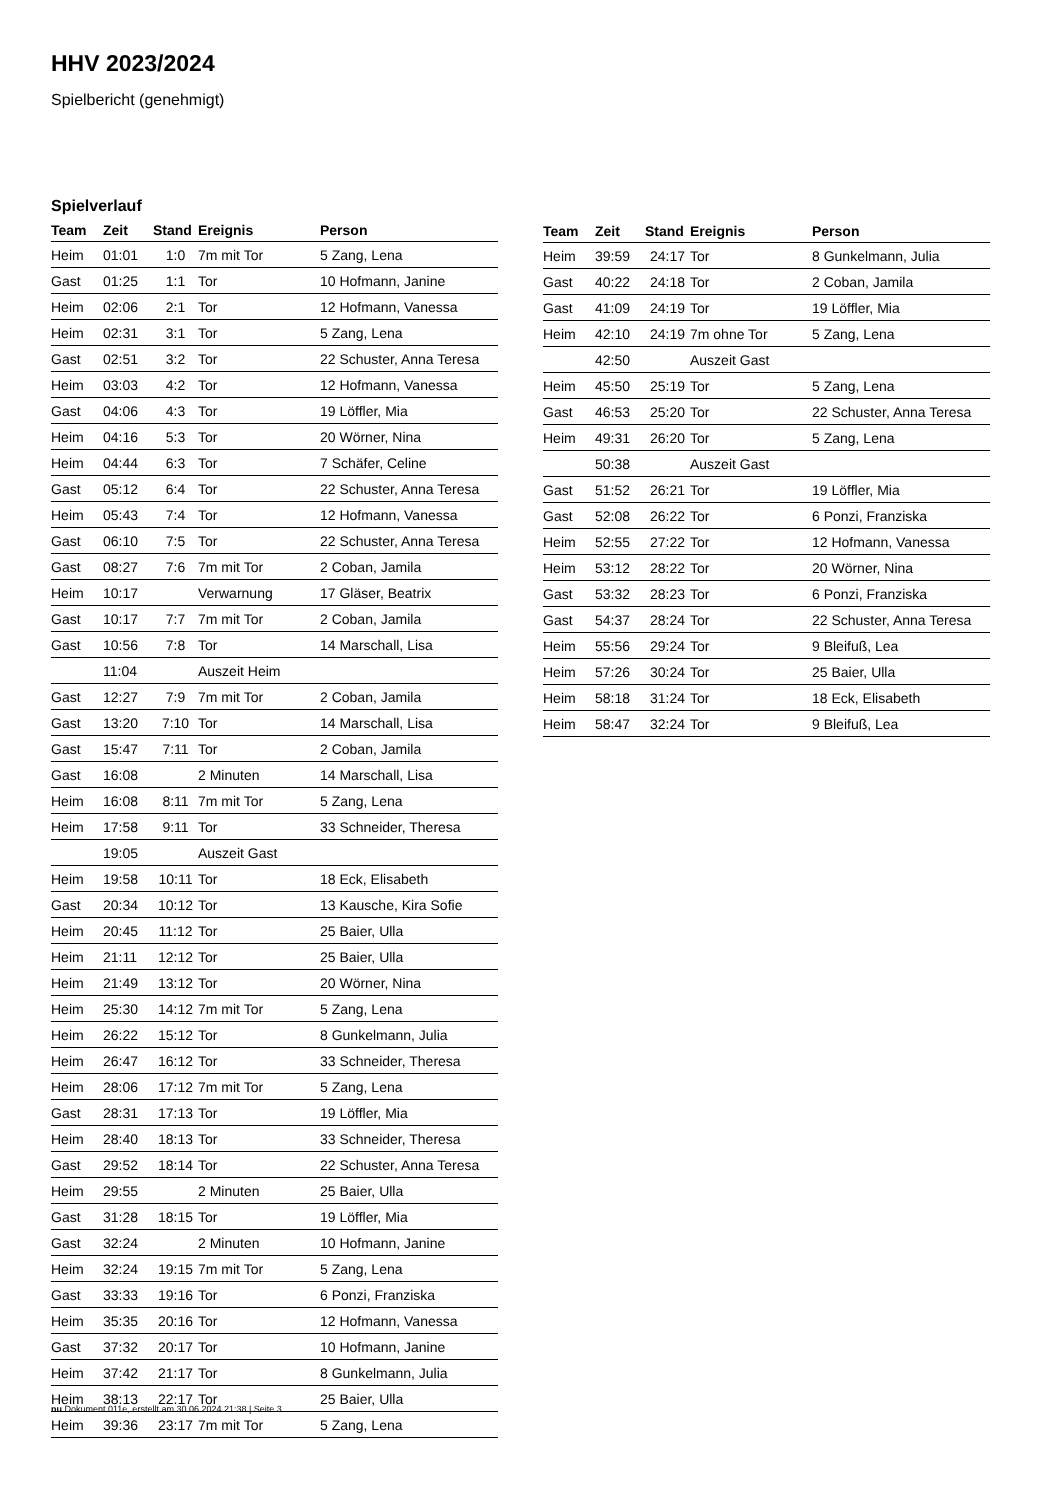HHV 2023/2024
Spielbericht (genehmigt)
Spielverlauf
| Team | Zeit | Stand | Ereignis | Person |
| --- | --- | --- | --- | --- |
| Heim | 01:01 | 1:0 | 7m mit Tor | 5 Zang, Lena |
| Gast | 01:25 | 1:1 | Tor | 10 Hofmann, Janine |
| Heim | 02:06 | 2:1 | Tor | 12 Hofmann, Vanessa |
| Heim | 02:31 | 3:1 | Tor | 5 Zang, Lena |
| Gast | 02:51 | 3:2 | Tor | 22 Schuster, Anna Teresa |
| Heim | 03:03 | 4:2 | Tor | 12 Hofmann, Vanessa |
| Gast | 04:06 | 4:3 | Tor | 19 Löffler, Mia |
| Heim | 04:16 | 5:3 | Tor | 20 Wörner, Nina |
| Heim | 04:44 | 6:3 | Tor | 7 Schäfer, Celine |
| Gast | 05:12 | 6:4 | Tor | 22 Schuster, Anna Teresa |
| Heim | 05:43 | 7:4 | Tor | 12 Hofmann, Vanessa |
| Gast | 06:10 | 7:5 | Tor | 22 Schuster, Anna Teresa |
| Gast | 08:27 | 7:6 | 7m mit Tor | 2 Coban, Jamila |
| Heim | 10:17 | | Verwarnung | 17 Gläser, Beatrix |
| Gast | 10:17 | 7:7 | 7m mit Tor | 2 Coban, Jamila |
| Gast | 10:56 | 7:8 | Tor | 14 Marschall, Lisa |
| | 11:04 | | Auszeit Heim | |
| Gast | 12:27 | 7:9 | 7m mit Tor | 2 Coban, Jamila |
| Gast | 13:20 | 7:10 | Tor | 14 Marschall, Lisa |
| Gast | 15:47 | 7:11 | Tor | 2 Coban, Jamila |
| Gast | 16:08 | | 2 Minuten | 14 Marschall, Lisa |
| Heim | 16:08 | 8:11 | 7m mit Tor | 5 Zang, Lena |
| Heim | 17:58 | 9:11 | Tor | 33 Schneider, Theresa |
| | 19:05 | | Auszeit Gast | |
| Heim | 19:58 | 10:11 | Tor | 18 Eck, Elisabeth |
| Gast | 20:34 | 10:12 | Tor | 13 Kausche, Kira Sofie |
| Heim | 20:45 | 11:12 | Tor | 25 Baier, Ulla |
| Heim | 21:11 | 12:12 | Tor | 25 Baier, Ulla |
| Heim | 21:49 | 13:12 | Tor | 20 Wörner, Nina |
| Heim | 25:30 | 14:12 | 7m mit Tor | 5 Zang, Lena |
| Heim | 26:22 | 15:12 | Tor | 8 Gunkelmann, Julia |
| Heim | 26:47 | 16:12 | Tor | 33 Schneider, Theresa |
| Heim | 28:06 | 17:12 | 7m mit Tor | 5 Zang, Lena |
| Gast | 28:31 | 17:13 | Tor | 19 Löffler, Mia |
| Heim | 28:40 | 18:13 | Tor | 33 Schneider, Theresa |
| Gast | 29:52 | 18:14 | Tor | 22 Schuster, Anna Teresa |
| Heim | 29:55 | | 2 Minuten | 25 Baier, Ulla |
| Gast | 31:28 | 18:15 | Tor | 19 Löffler, Mia |
| Gast | 32:24 | | 2 Minuten | 10 Hofmann, Janine |
| Heim | 32:24 | 19:15 | 7m mit Tor | 5 Zang, Lena |
| Gast | 33:33 | 19:16 | Tor | 6 Ponzi, Franziska |
| Heim | 35:35 | 20:16 | Tor | 12 Hofmann, Vanessa |
| Gast | 37:32 | 20:17 | Tor | 10 Hofmann, Janine |
| Heim | 37:42 | 21:17 | Tor | 8 Gunkelmann, Julia |
| Heim | 38:13 | 22:17 | Tor | 25 Baier, Ulla |
| Heim | 39:36 | 23:17 | 7m mit Tor | 5 Zang, Lena |
| Team | Zeit | Stand | Ereignis | Person |
| --- | --- | --- | --- | --- |
| Heim | 39:59 | 24:17 | Tor | 8 Gunkelmann, Julia |
| Gast | 40:22 | 24:18 | Tor | 2 Coban, Jamila |
| Gast | 41:09 | 24:19 | Tor | 19 Löffler, Mia |
| Heim | 42:10 | 24:19 | 7m ohne Tor | 5 Zang, Lena |
| | 42:50 | | Auszeit Gast | |
| Heim | 45:50 | 25:19 | Tor | 5 Zang, Lena |
| Gast | 46:53 | 25:20 | Tor | 22 Schuster, Anna Teresa |
| Heim | 49:31 | 26:20 | Tor | 5 Zang, Lena |
| | 50:38 | | Auszeit Gast | |
| Gast | 51:52 | 26:21 | Tor | 19 Löffler, Mia |
| Gast | 52:08 | 26:22 | Tor | 6 Ponzi, Franziska |
| Heim | 52:55 | 27:22 | Tor | 12 Hofmann, Vanessa |
| Heim | 53:12 | 28:22 | Tor | 20 Wörner, Nina |
| Gast | 53:32 | 28:23 | Tor | 6 Ponzi, Franziska |
| Gast | 54:37 | 28:24 | Tor | 22 Schuster, Anna Teresa |
| Heim | 55:56 | 29:24 | Tor | 9 Bleifuß, Lea |
| Heim | 57:26 | 30:24 | Tor | 25 Baier, Ulla |
| Heim | 58:18 | 31:24 | Tor | 18 Eck, Elisabeth |
| Heim | 58:47 | 32:24 | Tor | 9 Bleifuß, Lea |
nu.Dokument 011e, erstellt am 30.06.2024 21:38 | Seite 3